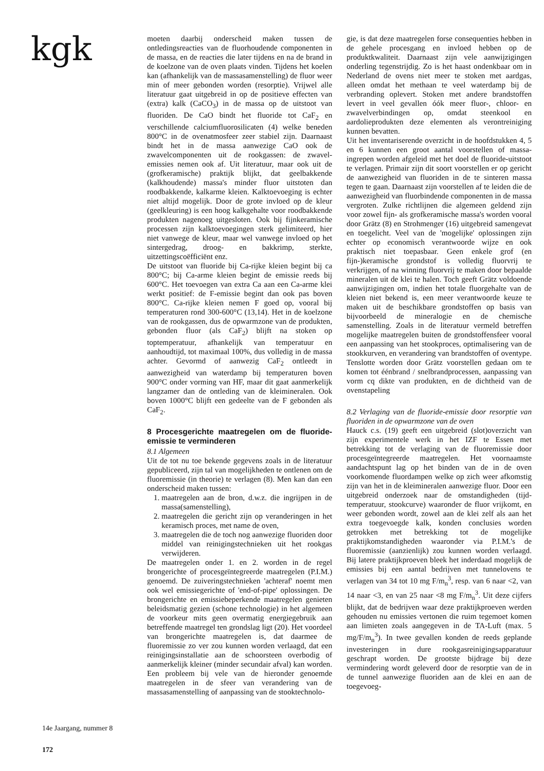kgk
moeten daarbij onderscheid maken tussen de ontledingsreacties van de fluorhoudende componenten in de massa, en de reacties die later tijdens en na de brand in de koelzone van de oven plaats vinden. Tijdens het koelen kan (afhankelijk van de massasamenstelling) de fluor weer min of meer gebonden worden (resorptie). Vrijwel alle literatuur gaat uitgebreid in op de positieve effecten van (extra) kalk (CaCO<sub>3</sub>) in de massa op de uitstoot van fluoriden. De CaO bindt het fluoride tot CaF<sub>2</sub> en verschillende calciumfluorosilicaten (4) welke beneden 800°C in de ovenatmosfeer zeer stabiel zijn. Daarnaast bindt het in de massa aanwezige CaO ook de zwavelcomponenten uit de rookgassen: de zwavel-emissies nemen ook af. Uit literatuur, maar ook uit de (grofkeramische) praktijk blijkt, dat geelbakkende (kalkhoudende) massa's minder fluor uitstoten dan roodbakkende, kalkarme kleien. Kalktoevoeging is echter niet altijd mogelijk. Door de grote invloed op de kleur (geelkleuring) is een hoog kalkgehalte voor roodbakkende produkten nagenoeg uitgesloten. Ook bij fijnkeramische processen zijn kalktoevoegingen sterk gelimiteerd, hier niet vanwege de kleur, maar wel vanwege invloed op het sintergedrag, droog- en bakkrimp, sterkte, uitzettingscoëfficiënt enz.
De uitstoot van fluoride bij Ca-rijke kleien begint bij ca 800°C; bij Ca-arme kleien begint de emissie reeds bij 600°C. Het toevoegen van extra Ca aan een Ca-arme klei werkt positief: de F-emissie begint dan ook pas boven 800°C. Ca-rijke kleien nemen F goed op, vooral bij temperaturen rond 300-600°C (13,14). Het in de koelzone van de rookgassen, dus de opwarmzone van de produkten, gebonden fluor (als CaF<sub>2</sub>) blijft na stoken op toptemperatuur, afhankelijk van temperatuur en aanhoudtijd, tot maximaal 100%, dus volledig in de massa achter. Gevormd of aanwezig CaF<sub>2</sub> ontleedt in aanwezigheid van waterdamp bij temperaturen boven 900°C onder vorming van HF, maar dit gaat aanmerkelijk langzamer dan de ontleding van de kleimineralen. Ook boven 1000°C blijft een gedeelte van de F gebonden als CaF<sub>2</sub>.
8 Procesgerichte maatregelen om de fluoride-emissie te verminderen
8.1 Algemeen
Uit de tot nu toe bekende gegevens zoals in de literatuur gepubliceerd, zijn tal van mogelijkheden te ontlenen om de fluoremissie (in theorie) te verlagen (8). Men kan dan een onderscheid maken tussen:
1. maatregelen aan de bron, d.w.z. die ingrijpen in de massa(samenstelling),
2. maatregelen die gericht zijn op veranderingen in het keramisch proces, met name de oven,
3. maatregelen die de toch nog aanwezige fluoriden door middel van reinigingstechnieken uit het rookgas verwijderen.
De maatregelen onder 1. en 2. worden in de regel brongerichte of procesgeïntegreerde maatregelen (P.I.M.) genoemd. De zuiveringstechnieken 'achteraf' noemt men ook wel emissiegerichte of 'end-of-pipe' oplossingen. De brongerichte en emissiebeperkende maatregelen genieten beleidsmatig gezien (schone technologie) in het algemeen de voorkeur mits geen overmatig energiegebruik aan betreffende maatregel ten grondslag ligt (20). Het voordeel van brongerichte maatregelen is, dat daarmee de fluoremissie zo ver zou kunnen worden verlaagd, dat een reinigingsinstallatie aan de schoorsteen overbodig of aanmerkelijk kleiner (minder secundair afval) kan worden. Een probleem bij vele van de hieronder genoemde maatregelen in de sfeer van verandering van de massasamenstelling of aanpassing van de stooktechnolo-
gie, is dat deze maatregelen forse consequenties hebben in de gehele procesgang en invloed hebben op de produktkwaliteit. Daarnaast zijn vele aanwijzigingen onderling tegenstrijdig. Zo is het haast ondenkbaar om in Nederland de ovens niet meer te stoken met aardgas, alleen omdat het methaan te veel waterdamp bij de verbranding oplevert. Stoken met andere brandstoffen levert in veel gevallen óók meer fluor-, chloor- en zwavelverbindingen op, omdat steenkool en aardolieprodukten deze elementen als verontreiniging kunnen bevatten.
Uit het inventariserende overzicht in de hoofdstukken 4, 5 en 6 kunnen een groot aantal voorstellen of massa-ingrepen worden afgeleid met het doel de fluoride-uitstoot te verlagen. Primair zijn dit soort voorstellen er op gericht de aanwezigheid van fluoriden in de te sinteren massa tegen te gaan. Daarnaast zijn voorstellen af te leiden die de aanwezigheid van fluorbindende componenten in de massa vergroten. Zulke richtlijnen die algemeen geldend zijn voor zowel fijn- als grofkeramische massa's worden vooral door Grätz (8) en Strohmenger (16) uitgebreid samengevat en toegelicht. Veel van de 'mogelijke' oplossingen zijn echter op economisch verantwoorde wijze en ook praktisch niet toepasbaar. Geen enkele grof (en fijn-)keramische grondstof is volledig fluorvrij te verkrijgen, of na winning fluorvrij te maken door bepaalde mineralen uit de klei te halen. Toch geeft Grätz voldoende aanwijzigingen om, indien het totale fluorgehalte van de kleien niet bekend is, een meer verantwoorde keuze te maken uit de beschikbare grondstoffen op basis van bijvoorbeeld de mineralogie en de chemische samenstelling. Zoals in de literatuur vermeld betreffen mogelijke maatregelen buiten de grondstoffensfeer vooral een aanpassing van het stookproces, optimalisering van de stookkurven, en verandering van brandstoffen of oventype. Tenslotte worden door Grätz voorstellen gedaan om te komen tot éénbrand / snelbrandprocessen, aanpassing van vorm cq dikte van produkten, en de dichtheid van de ovenstapeling
8.2 Verlaging van de fluoride-emissie door resorptie van fluoriden in de opwarmzone van de oven
Hauck c.s. (19) geeft een uitgebreid (slot)overzicht van zijn experimentele werk in het IZF te Essen met betrekking tot de verlaging van de fluoremissie door procesgeïntegreerde maatregelen. Het voornaamste aandachtspunt lag op het binden van de in de oven voorkomende fluordampen welke op zich weer afkomstig zijn van het in de kleimineralen aanwezige fluor. Door een uitgebreid onderzoek naar de omstandigheden (tijd-temperatuur, stookcurve) waaronder de fluor vrijkomt, en weer gebonden wordt, zowel aan de klei zelf als aan het extra toegevoegde kalk, konden conclusies worden getrokken met betrekking tot de mogelijke praktijkomstandigheden waaronder via P.I.M.'s de fluoremissie (aanzienlijk) zou kunnen worden verlaagd. Bij latere praktijkproeven bleek het inderdaad mogelijk de emissies bij een aantal bedrijven met tunnelovens te verlagen van 34 tot 10 mg F/m<sub>n</sub><sup>3</sup>, resp. van 6 naar <2, van 14 naar <3, en van 25 naar <8 mg F/m<sub>n</sub><sup>3</sup>. Uit deze cijfers blijkt, dat de bedrijven waar deze praktijkproeven werden gehouden nu emissies vertonen die ruim tegemoet komen aan limieten zoals aangegeven in de TA-Luft (max. 5 mg/F/m<sub>n</sub><sup>3</sup>). In twee gevallen konden de reeds geplande investeringen in dure rookgasreinigingsapparatuur geschrapt worden. De grootste bijdrage bij deze vermindering wordt geleverd door de resorptie van de in de tunnel aanwezige fluoriden aan de klei en aan de toegevoeg-
14e Jaargang, nummer 8
172